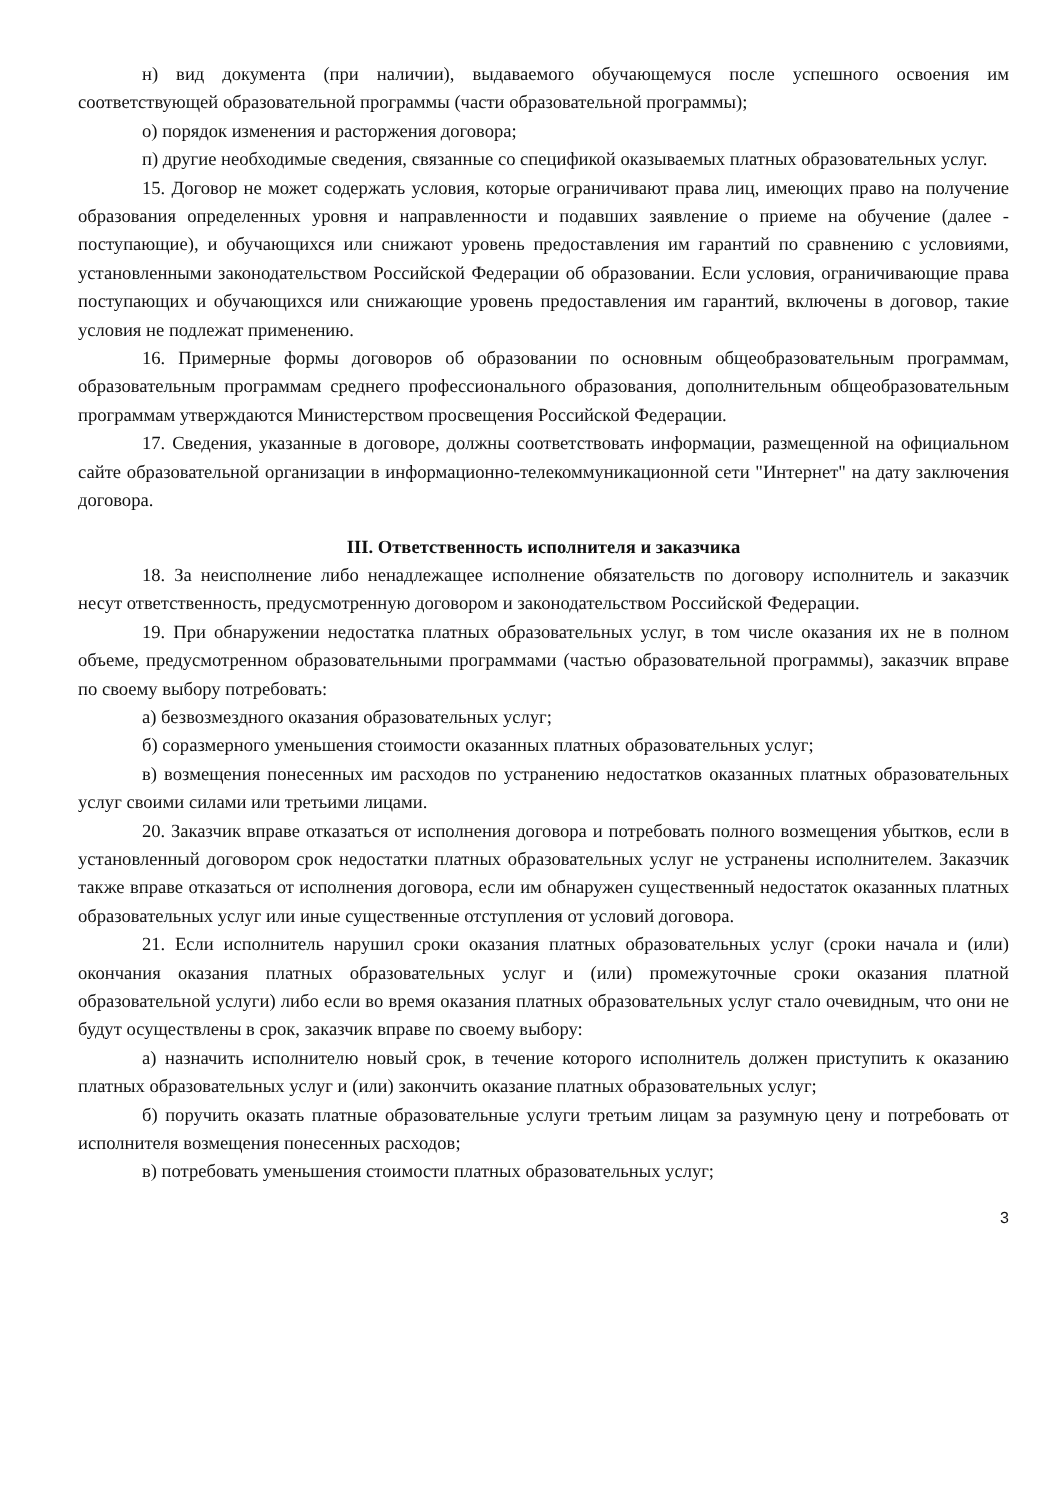н) вид документа (при наличии), выдаваемого обучающемуся после успешного освоения им соответствующей образовательной программы (части образовательной программы);
о) порядок изменения и расторжения договора;
п) другие необходимые сведения, связанные со спецификой оказываемых платных образовательных услуг.
15. Договор не может содержать условия, которые ограничивают права лиц, имеющих право на получение образования определенных уровня и направленности и подавших заявление о приеме на обучение (далее - поступающие), и обучающихся или снижают уровень предоставления им гарантий по сравнению с условиями, установленными законодательством Российской Федерации об образовании. Если условия, ограничивающие права поступающих и обучающихся или снижающие уровень предоставления им гарантий, включены в договор, такие условия не подлежат применению.
16. Примерные формы договоров об образовании по основным общеобразовательным программам, образовательным программам среднего профессионального образования, дополнительным общеобразовательным программам утверждаются Министерством просвещения Российской Федерации.
17. Сведения, указанные в договоре, должны соответствовать информации, размещенной на официальном сайте образовательной организации в информационно-телекоммуникационной сети "Интернет" на дату заключения договора.
III. Ответственность исполнителя и заказчика
18. За неисполнение либо ненадлежащее исполнение обязательств по договору исполнитель и заказчик несут ответственность, предусмотренную договором и законодательством Российской Федерации.
19. При обнаружении недостатка платных образовательных услуг, в том числе оказания их не в полном объеме, предусмотренном образовательными программами (частью образовательной программы), заказчик вправе по своему выбору потребовать:
а) безвозмездного оказания образовательных услуг;
б) соразмерного уменьшения стоимости оказанных платных образовательных услуг;
в) возмещения понесенных им расходов по устранению недостатков оказанных платных образовательных услуг своими силами или третьими лицами.
20. Заказчик вправе отказаться от исполнения договора и потребовать полного возмещения убытков, если в установленный договором срок недостатки платных образовательных услуг не устранены исполнителем. Заказчик также вправе отказаться от исполнения договора, если им обнаружен существенный недостаток оказанных платных образовательных услуг или иные существенные отступления от условий договора.
21. Если исполнитель нарушил сроки оказания платных образовательных услуг (сроки начала и (или) окончания оказания платных образовательных услуг и (или) промежуточные сроки оказания платной образовательной услуги) либо если во время оказания платных образовательных услуг стало очевидным, что они не будут осуществлены в срок, заказчик вправе по своему выбору:
а) назначить исполнителю новый срок, в течение которого исполнитель должен приступить к оказанию платных образовательных услуг и (или) закончить оказание платных образовательных услуг;
б) поручить оказать платные образовательные услуги третьим лицам за разумную цену и потребовать от исполнителя возмещения понесенных расходов;
в) потребовать уменьшения стоимости платных образовательных услуг;
3